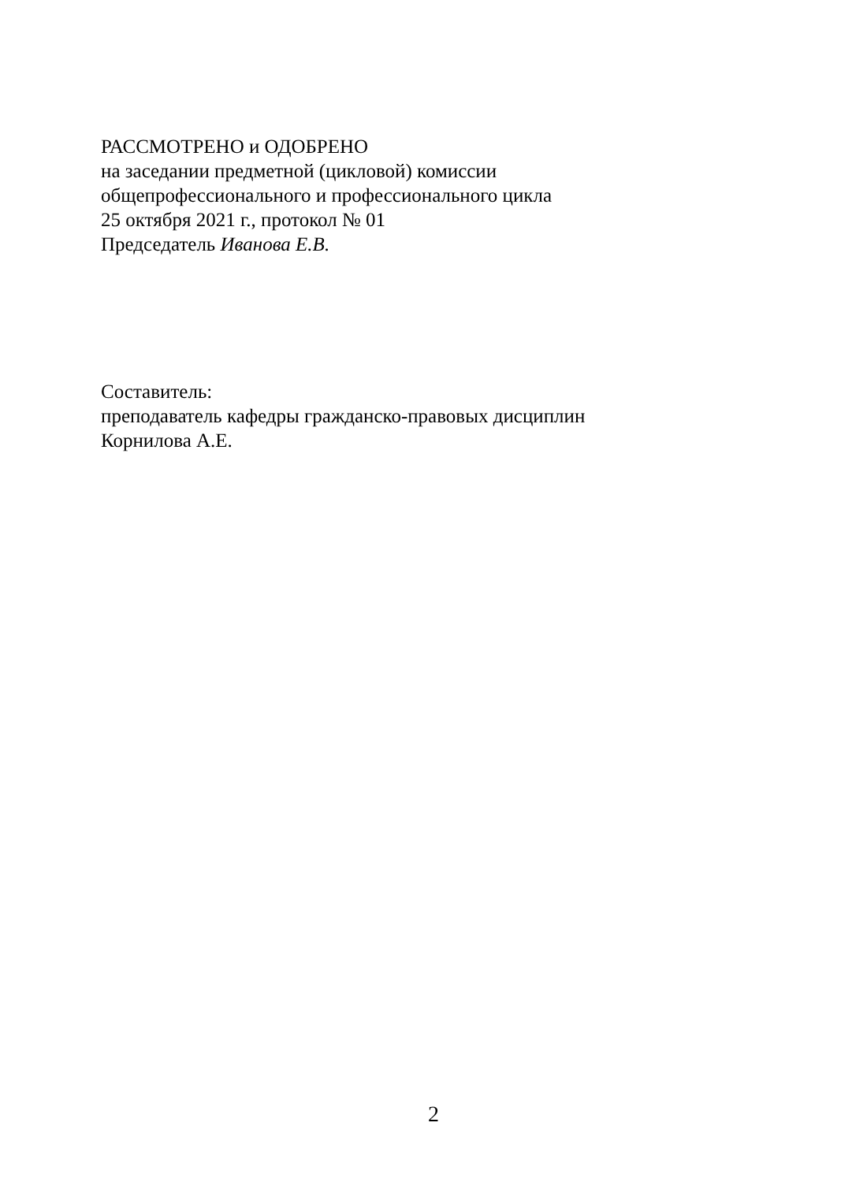РАССМОТРЕНО и ОДОБРЕНО
на заседании предметной (цикловой) комиссии
общепрофессионального и профессионального цикла
25 октября 2021 г., протокол № 01
Председатель Иванова Е.В.
Составитель:
преподаватель кафедры гражданско-правовых дисциплин
Корнилова А.Е.
2